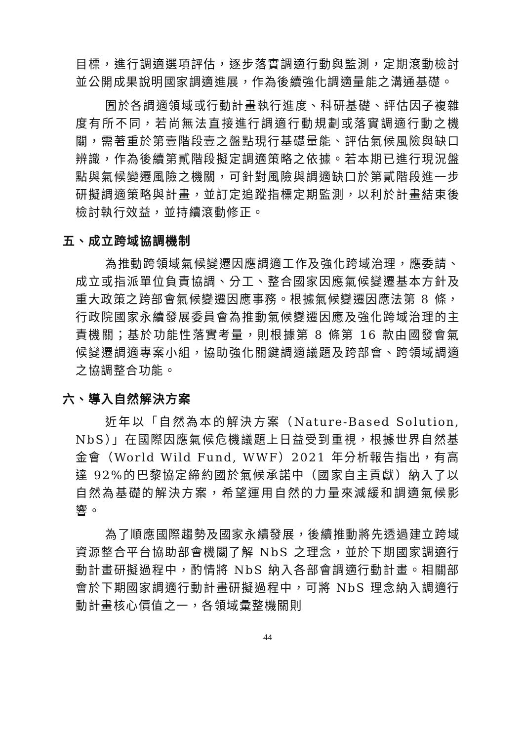目標，進行調適選項評估，逐步落實調適行動與監測，定期滾動檢討並公開成果說明國家調適進展，作為後續強化調適量能之溝通基礎。
囿於各調適領域或行動計畫執行進度、科研基礎、評估因子複雜度有所不同，若尚無法直接進行調適行動規劃或落實調適行動之機關，需著重於第壹階段壹之盤點現行基礎量能、評估氣候風險與缺口辨識，作為後續第貳階段擬定調適策略之依據。若本期已進行現況盤點與氣候變遷風險之機關，可針對風險與調適缺口於第貳階段進一步研擬調適策略與計畫，並訂定追蹤指標定期監測，以利於計畫結束後檢討執行效益，並持續滾動修正。
五、成立跨域協調機制
為推動跨領域氣候變遷因應調適工作及強化跨域治理，應委請、成立或指派單位負責協調、分工、整合國家因應氣候變遷基本方針及重大政策之跨部會氣候變遷因應事務。根據氣候變遷因應法第 8 條，行政院國家永續發展委員會為推動氣候變遷因應及強化跨域治理的主責機關；基於功能性落實考量，則根據第 8 條第 16 款由國發會氣候變遷調適專案小組，協助強化關鍵調適議題及跨部會、跨領域調適之協調整合功能。
六、導入自然解決方案
近年以「自然為本的解決方案（Nature-Based Solution, NbS）」在國際因應氣候危機議題上日益受到重視，根據世界自然基金會（World Wild Fund, WWF）2021 年分析報告指出，有高達 92%的巴黎協定締約國於氣候承諾中（國家自主貢獻）納入了以自然為基礎的解決方案，希望運用自然的力量來減緩和調適氣候影響。
為了順應國際趨勢及國家永續發展，後續推動將先透過建立跨域資源整合平台協助部會機關了解 NbS 之理念，並於下期國家調適行動計畫研擬過程中，酌情將 NbS 納入各部會調適行動計畫。相關部會於下期國家調適行動計畫研擬過程中，可將 NbS 理念納入調適行動計畫核心價值之一，各領域彙整機關則
44